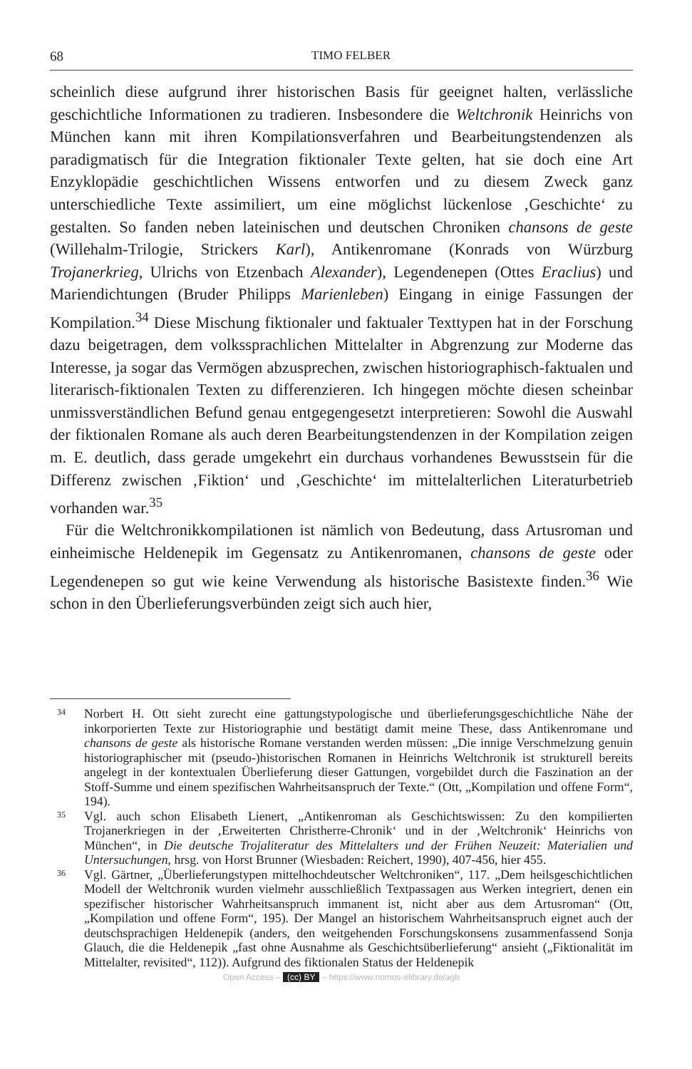68 TIMO FELBER
scheinlich diese aufgrund ihrer historischen Basis für geeignet halten, verlässliche geschichtliche Informationen zu tradieren. Insbesondere die Weltchronik Heinrichs von München kann mit ihren Kompilationsverfahren und Bearbeitungstendenzen als paradigmatisch für die Integration fiktionaler Texte gelten, hat sie doch eine Art Enzyklopädie geschichtlichen Wissens entworfen und zu diesem Zweck ganz unterschiedliche Texte assimiliert, um eine möglichst lückenlose ‚Geschichte‘ zu gestalten. So fanden neben lateinischen und deutschen Chroniken chansons de geste (Willehalm-Trilogie, Strickers Karl), Antikenromane (Konrads von Würzburg Trojanerkrieg, Ulrichs von Etzenbach Alexander), Legendenepen (Ottes Eraclius) und Mariendichtungen (Bruder Philipps Marienleben) Eingang in einige Fassungen der Kompilation.<sup>34</sup> Diese Mischung fiktionaler und faktualer Texttypen hat in der Forschung dazu beigetragen, dem volkssprachlichen Mittelalter in Abgrenzung zur Moderne das Interesse, ja sogar das Vermögen abzusprechen, zwischen historiographisch-faktualen und literarisch-fiktionalen Texten zu differenzieren. Ich hingegen möchte diesen scheinbar unmissverständlichen Befund genau entgegengesetzt interpretieren: Sowohl die Auswahl der fiktionalen Romane als auch deren Bearbeitungstendenzen in der Kompilation zeigen m. E. deutlich, dass gerade umgekehrt ein durchaus vorhandenes Bewusstsein für die Differenz zwischen ‚Fiktion‘ und ‚Geschichte‘ im mittelalterlichen Literaturbetrieb vorhanden war.<sup>35</sup>
Für die Weltchronikkompilationen ist nämlich von Bedeutung, dass Artusroman und einheimische Heldenepik im Gegensatz zu Antikenromanen, chansons de geste oder Legendenepen so gut wie keine Verwendung als historische Basistexte finden.<sup>36</sup> Wie schon in den Überlieferungsverbünden zeigt sich auch hier,
34 Norbert H. Ott sieht zurecht eine gattungstypologische und überlieferungsgeschichtliche Nähe der inkorporierten Texte zur Historiographie und bestätigt damit meine These, dass Antikenromane und chansons de geste als historische Romane verstanden werden müssen: „Die innige Verschmelzung genuin historiographischer mit (pseudo-)historischen Romanen in Heinrichs Weltchronik ist strukturell bereits angelegt in der kontextualen Überlieferung dieser Gattungen, vorgebildet durch die Faszination an der Stoff-Summe und einem spezifischen Wahrheitsanspruch der Texte.“ (Ott, „Kompilation und offene Form“, 194).
35 Vgl. auch schon Elisabeth Lienert, „Antikenroman als Geschichtswissen: Zu den kompilierten Trojanerkriegen in der ‚Erweiterten Christherre-Chronik‘ und in der ‚Weltchronik‘ Heinrichs von München“, in Die deutsche Trojaliteratur des Mittelalters und der Frühen Neuzeit: Materialien und Untersuchungen, hrsg. von Horst Brunner (Wiesbaden: Reichert, 1990), 407-456, hier 455.
36 Vgl. Gärtner, „Überlieferungstypen mittelhochdeutscher Weltchroniken“, 117. „Dem heilsgeschichtlichen Modell der Weltchronik wurden vielmehr ausschließlich Textpassagen aus Werken integriert, denen ein spezifischer historischer Wahrheitsanspruch immanent ist, nicht aber aus dem Artusroman“ (Ott, „Kompilation und offene Form“, 195). Der Mangel an historischem Wahrheitsanspruch eignet auch der deutschsprachigen Heldenepik (anders, den weitgehenden Forschungskonsens zusammenfassend Sonja Glauch, die die Heldenepik „fast ohne Ausnahme als Geschichtsüberlieferung“ ansieht („Fiktionalität im Mittelalter, revisited“, 112)). Aufgrund des fiktionalen Status der Heldenepik
Open Access – (cc) BY – https://www.nomos-elibrary.de/agb